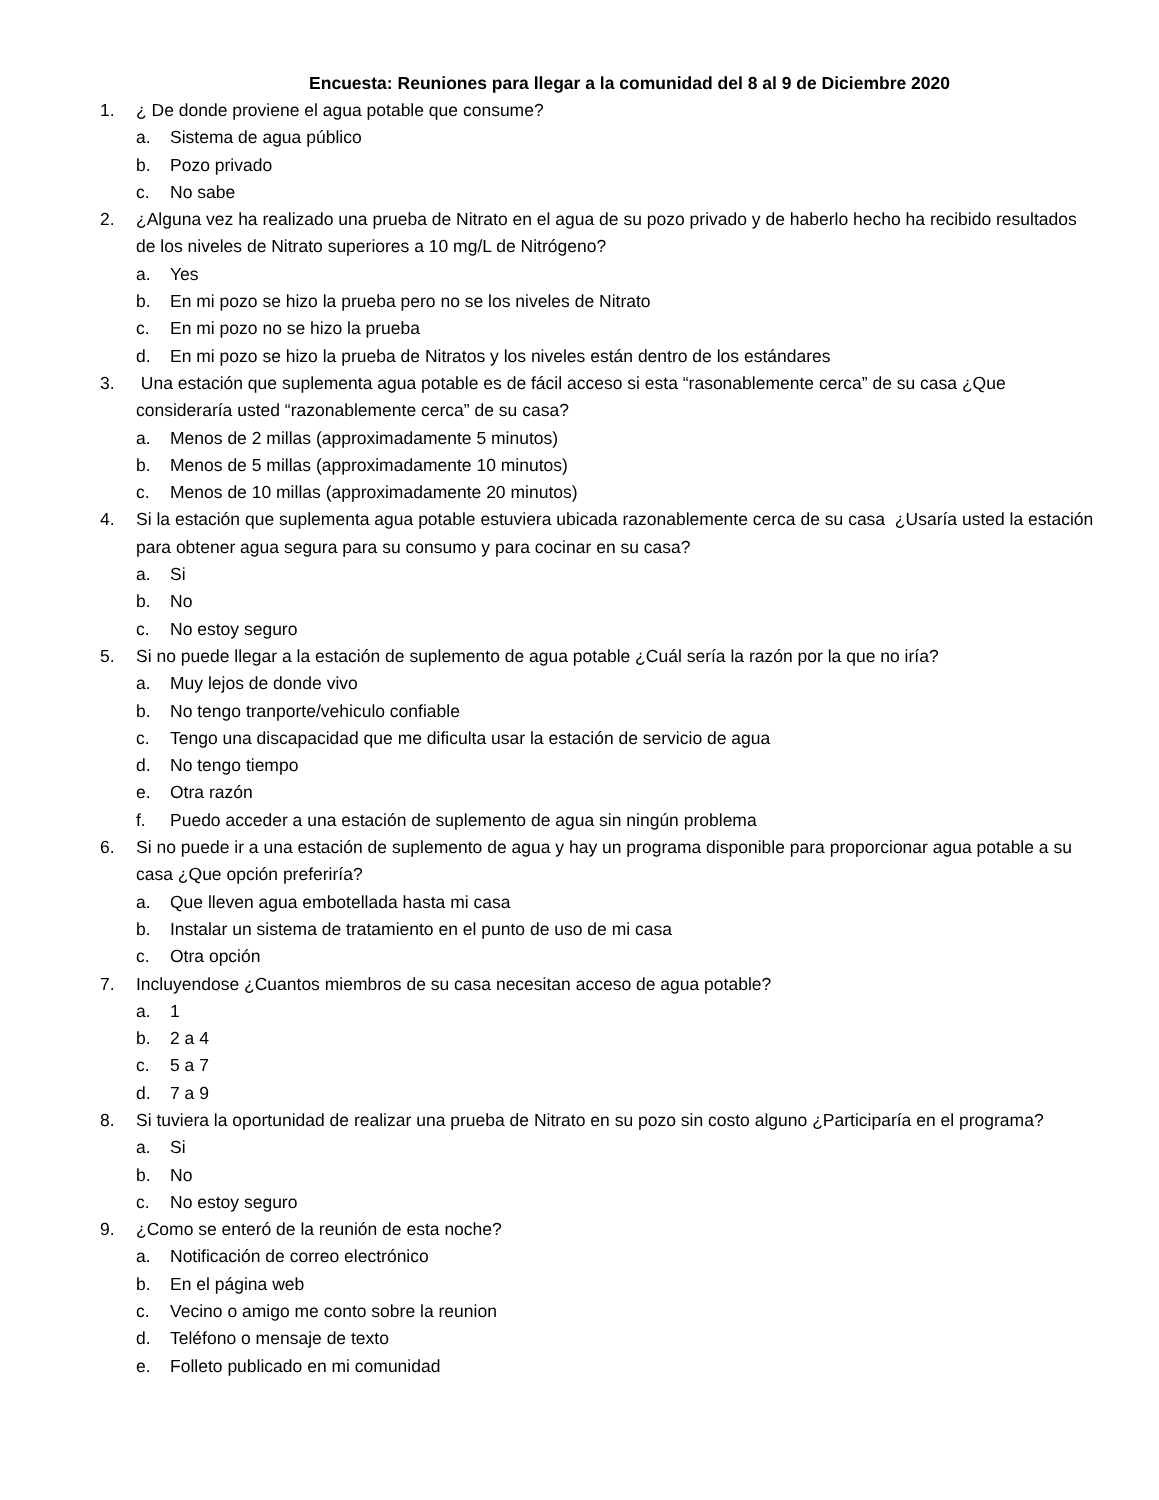Encuesta: Reuniones para llegar a la comunidad del 8 al 9 de Diciembre 2020
1. ¿ De donde proviene el agua potable que consume?
a. Sistema de agua público
b. Pozo privado
c. No sabe
2. ¿Alguna vez ha realizado una prueba de Nitrato en el agua de su pozo privado y de haberlo hecho ha recibido resultados de los niveles de Nitrato superiores a 10 mg/L de Nitrógeno?
a. Yes
b. En mi pozo se hizo la prueba pero no se los niveles de Nitrato
c. En mi pozo no se hizo la prueba
d. En mi pozo se hizo la prueba de Nitratos y los niveles están dentro de los estándares
3. Una estación que suplementa agua potable es de fácil acceso si esta “rasonablemente cerca” de su casa ¿Que consideraría usted “razonablemente cerca” de su casa?
a. Menos de 2 millas (approximadamente 5 minutos)
b. Menos de 5 millas (approximadamente 10 minutos)
c. Menos de 10 millas (approximadamente 20 minutos)
4. Si la estación que suplementa agua potable estuviera ubicada razonablemente cerca de su casa ¿Usaría usted la estación para obtener agua segura para su consumo y para cocinar en su casa?
a. Si
b. No
c. No estoy seguro
5. Si no puede llegar a la estación de suplemento de agua potable ¿Cuál sería la razón por la que no iría?
a. Muy lejos de donde vivo
b. No tengo tranporte/vehiculo confiable
c. Tengo una discapacidad que me dificulta usar la estación de servicio de agua
d. No tengo tiempo
e. Otra razón
f. Puedo acceder a una estación de suplemento de agua sin ningún problema
6. Si no puede ir a una estación de suplemento de agua y hay un programa disponible para proporcionar agua potable a su casa ¿Que opción preferiría?
a. Que lleven agua embotellada hasta mi casa
b. Instalar un sistema de tratamiento en el punto de uso de mi casa
c. Otra opción
7. Incluyendose ¿Cuantos miembros de su casa necesitan acceso de agua potable?
a. 1
b. 2 a 4
c. 5 a 7
d. 7 a 9
8. Si tuviera la oportunidad de realizar una prueba de Nitrato en su pozo sin costo alguno ¿Participaría en el programa?
a. Si
b. No
c. No estoy seguro
9. ¿Como se enteró de la reunión de esta noche?
a. Notificación de correo electrónico
b. En el página web
c. Vecino o amigo me conto sobre la reunion
d. Teléfono o mensaje de texto
e. Folleto publicado en mi comunidad